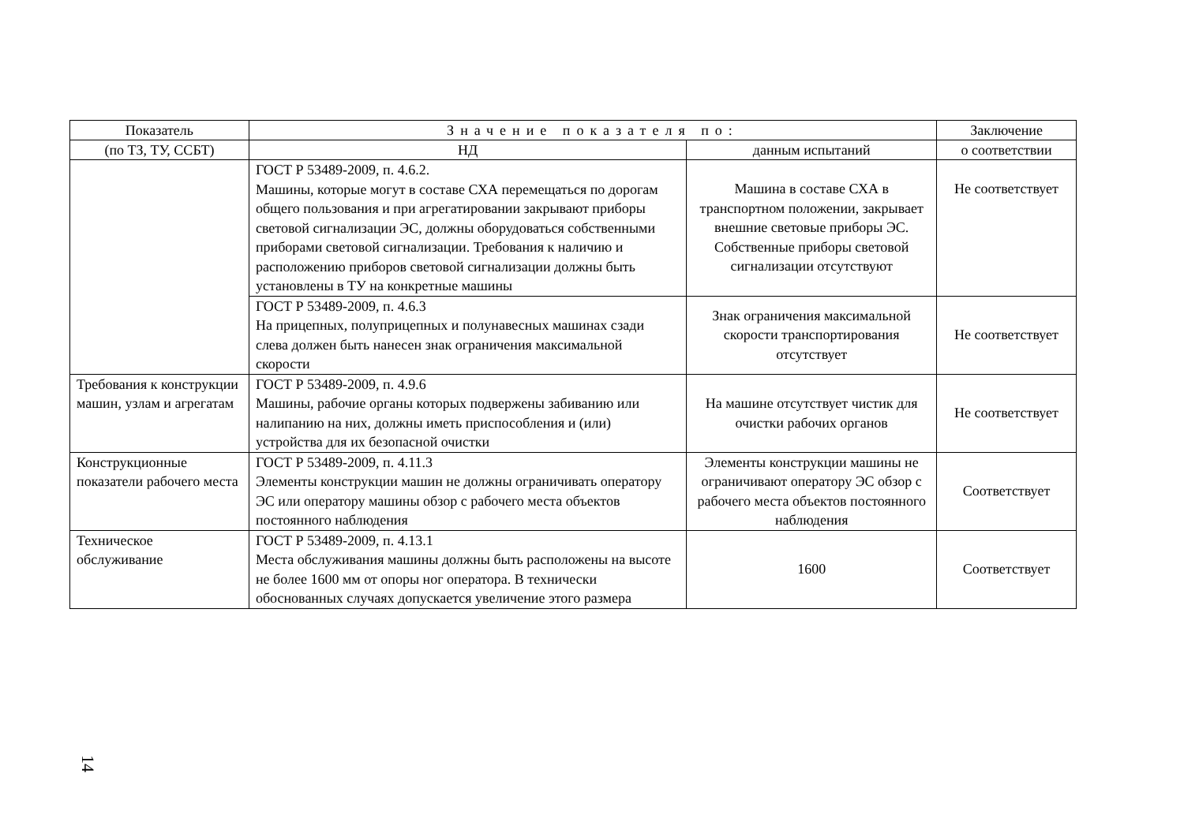| Показатель | Значение показателя по: | | Заключение |
| --- | --- | --- | --- |
| (по ТЗ, ТУ, ССБТ) | НД | данным испытаний | о соответствии |
| | ГОСТ Р 53489-2009, п. 4.6.2. Машины, которые могут в составе СХА перемещаться по дорогам общего пользования и при агрегатировании закрывают приборы световой сигнализации ЭС, должны оборудоваться собственными приборами световой сигнализации. Требования к наличию и расположению приборов световой сигнализации должны быть установлены в ТУ на конкретные машины | Машина в составе СХА в транспортном положении, закрывает внешние световые приборы ЭС. Собственные приборы световой сигнализации отсутствуют | Не соответствует |
| | ГОСТ Р 53489-2009, п. 4.6.3 На прицепных, полуприцепных и полунавесных машинах сзади слева должен быть нанесен знак ограничения максимальной скорости | Знак ограничения максимальной скорости транспортирования отсутствует | Не соответствует |
| Требования к конструкции машин, узлам и агрегатам | ГОСТ Р 53489-2009, п. 4.9.6 Машины, рабочие органы которых подвержены забиванию или налипанию на них, должны иметь приспособления и (или) устройства для их безопасной очистки | На машине отсутствует чистик для очистки рабочих органов | Не соответствует |
| Конструкционные показатели рабочего места | ГОСТ Р 53489-2009, п. 4.11.3 Элементы конструкции машин не должны ограничивать оператору ЭС или оператору машины обзор с рабочего места объектов постоянного наблюдения | Элементы конструкции машины не ограничивают оператору ЭС обзор с рабочего места объектов постоянного наблюдения | Соответствует |
| Техническое обслуживание | ГОСТ Р 53489-2009, п. 4.13.1 Места обслуживания машины должны быть расположены на высоте не более 1600 мм от опоры ног оператора. В технически обоснованных случаях допускается увеличение этого размера | 1600 | Соответствует |
14